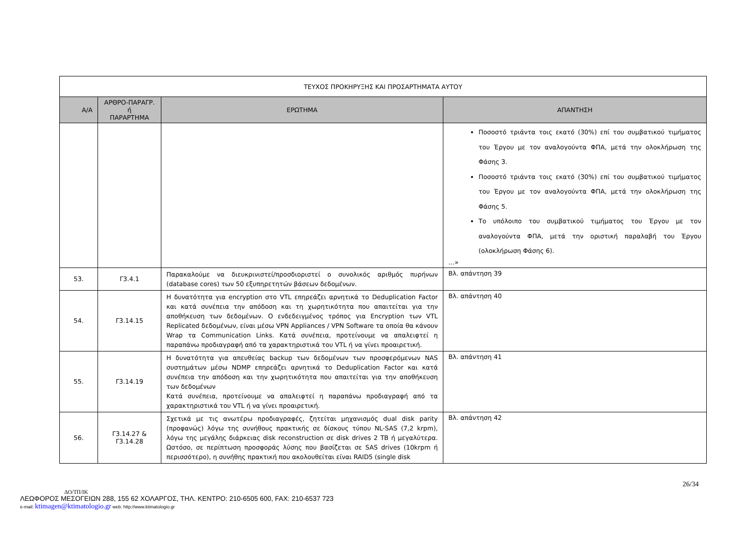| ΤΕΥΧΟΣ ΠΡΟΚΗΡΥΞΗΣ ΚΑΙ ΠΡΟΣΑΡΤΗΜΑΤΑ ΑΥΤΟΥ | | | |
| Α/Α | ΑΡΘΡΟ-ΠΑΡΑΓΡ. ή ΠΑΡΑΡΤΗΜΑ | ΕΡΩΤΗΜΑ | ΑΠΑΝΤΗΣΗ |
| | | | Ποσοστό τριάντα τοις εκατό (30%) επί του συμβατικού τιμήματος του Έργου με τον αναλογούντα ΦΠΑ, μετά την ολοκλήρωση της Φάσης 3. Ποσοστό τριάντα τοις εκατό (30%) επί του συμβατικού τιμήματος του Έργου με τον αναλογούντα ΦΠΑ, μετά την ολοκλήρωση της Φάσης 5. Το υπόλοιπο του συμβατικού τιμήματος του Έργου με τον αναλογούντα ΦΠΑ, μετά την οριστική παραλαβή του Έργου (ολοκλήρωση Φάσης 6). …» |
| 53. | Γ3.4.1 | Παρακαλούμε να διευκρινιστεί/προσδιοριστεί ο συνολικός αριθμός πυρήνων (database cores) των 50 εξυπηρετητών βάσεων δεδομένων. | Βλ. απάντηση 39 |
| 54. | Γ3.14.15 | Η δυνατότητα για encryption στο VTL επηρεάζει αρνητικά το Deduplication Factor και κατά συνέπεια την απόδοση και τη χωρητικότητα που απαιτείται για την αποθήκευση των δεδομένων. Ο ενδεδειγμένος τρόπος για Encryption των VTL Replicated δεδομένων, είναι μέσω VPN Appliances / VPN Software τα οποία θα κάνουν Wrap τα Communication Links. Κατά συνέπεια, προτείνουμε να απαλειφτεί η παραπάνω προδιαγραφή από τα χαρακτηριστικά του VTL ή να γίνει προαιρετική. | Βλ. απάντηση 40 |
| 55. | Γ3.14.19 | Η δυνατότητα για απευθείας backup των δεδομένων των προσφερόμενων NAS συστημάτων μέσω NDMP επηρεάζει αρνητικά το Deduplication Factor και κατά συνέπεια την απόδοση και την χωρητικότητα που απαιτείται για την αποθήκευση των δεδομένων Κατά συνέπεια, προτείνουμε να απαλειφτεί η παραπάνω προδιαγραφή από τα χαρακτηριστικά του VTL ή να γίνει προαιρετική. | Βλ. απάντηση 41 |
| 56. | Γ3.14.27 & Γ3.14.28 | Σχετικά με τις ανωτέρω προδιαγραφές, ζητείται μηχανισμός dual disk parity (προφανώς) λόγω της συνήθους πρακτικής σε δίσκους τύπου NL-SAS (7,2 krpm), λόγω της μεγάλης διάρκειας disk reconstruction σε disk drives 2 TB ή μεγαλύτερα. Ωστόσο, σε περίπτωση προσφοράς λύσης που βασίζεται σε SAS drives (10krpm ή περισσότερο), η συνήθης πρακτική που ακολουθείται είναι RAID5 (single disk | Βλ. απάντηση 42 |
26/34
ΔΟ/ΤΠ/ΙΚ
ΛΕΩΦΟΡΟΣ ΜΕΣΟΓΕΙΩΝ 288, 155 62 ΧΟΛΑΡΓΟΣ, ΤΗΛ. ΚΕΝΤΡΟ: 210-6505 600, FAX: 210-6537 723
e-mail: ktimagen@ktimatologio.gr web: http://www.ktimatologio.gr